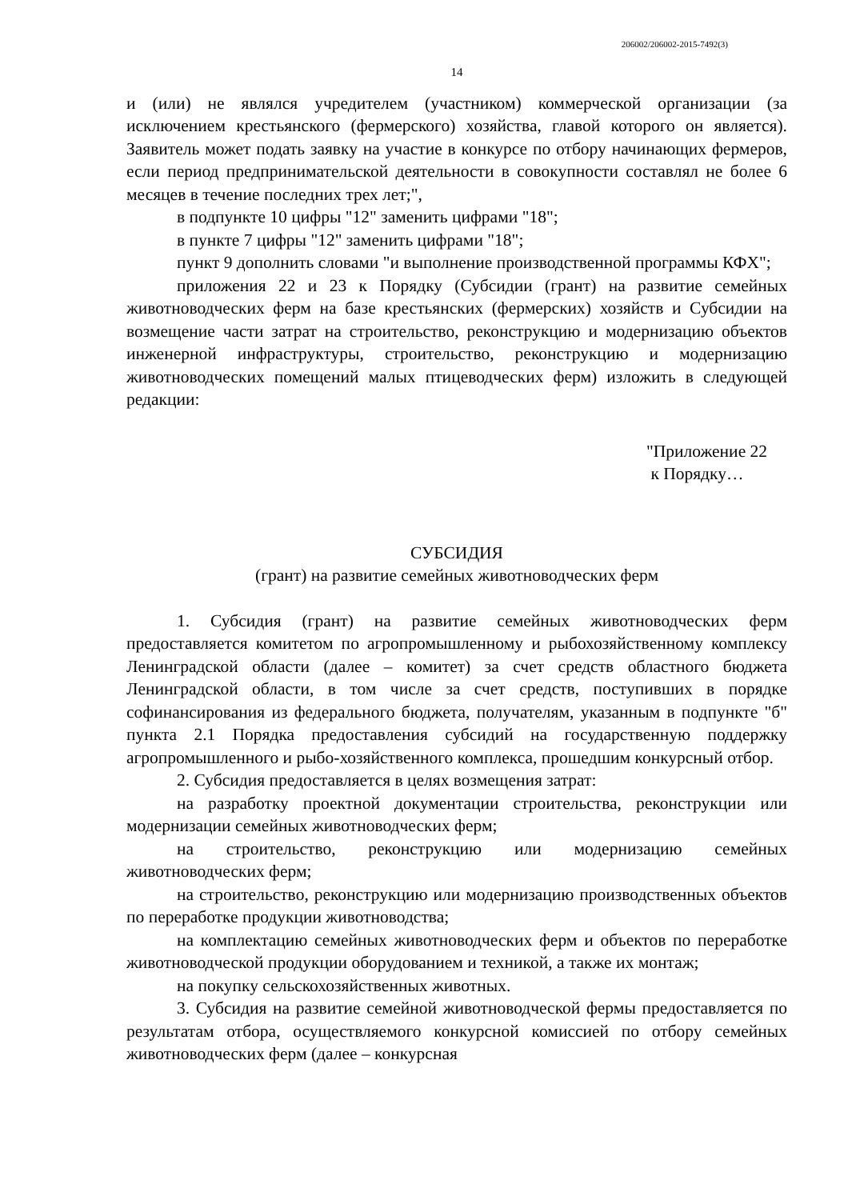206002/206002-2015-7492(3)
14
и (или) не являлся учредителем (участником) коммерческой организации (за исключением крестьянского (фермерского) хозяйства, главой которого он является). Заявитель может подать заявку на участие в конкурсе по отбору начинающих фермеров, если период предпринимательской деятельности в совокупности составлял не более 6 месяцев в течение последних трех лет;",
в подпункте 10 цифры "12" заменить цифрами "18";
в пункте 7 цифры "12" заменить цифрами "18";
пункт 9 дополнить словами "и выполнение производственной программы КФХ";
приложения 22 и 23 к Порядку (Субсидии (грант) на развитие семейных животноводческих ферм на базе крестьянских (фермерских) хозяйств и Субсидии на возмещение части затрат на строительство, реконструкцию и модернизацию объектов инженерной инфраструктуры, строительство, реконструкцию и модернизацию животноводческих помещений малых птицеводческих ферм) изложить в следующей редакции:
"Приложение 22
к Порядку…
СУБСИДИЯ
(грант) на развитие семейных животноводческих ферм
1. Субсидия (грант) на развитие семейных животноводческих ферм предоставляется комитетом по агропромышленному и рыбохозяйственному комплексу Ленинградской области (далее – комитет) за счет средств областного бюджета Ленинградской области, в том числе за счет средств, поступивших в порядке софинансирования из федерального бюджета, получателям, указанным в подпункте "б" пункта 2.1 Порядка предоставления субсидий на государственную поддержку агропромышленного и рыбо-хозяйственного комплекса, прошедшим конкурсный отбор.
2. Субсидия предоставляется в целях возмещения затрат:
на разработку проектной документации строительства, реконструкции или модернизации семейных животноводческих ферм;
на строительство, реконструкцию или модернизацию семейных животноводческих ферм;
на строительство, реконструкцию или модернизацию производственных объектов по переработке продукции животноводства;
на комплектацию семейных животноводческих ферм и объектов по переработке животноводческой продукции оборудованием и техникой, а также их монтаж;
на покупку сельскохозяйственных животных.
3. Субсидия на развитие семейной животноводческой фермы предоставляется по результатам отбора, осуществляемого конкурсной комиссией по отбору семейных животноводческих ферм (далее – конкурсная